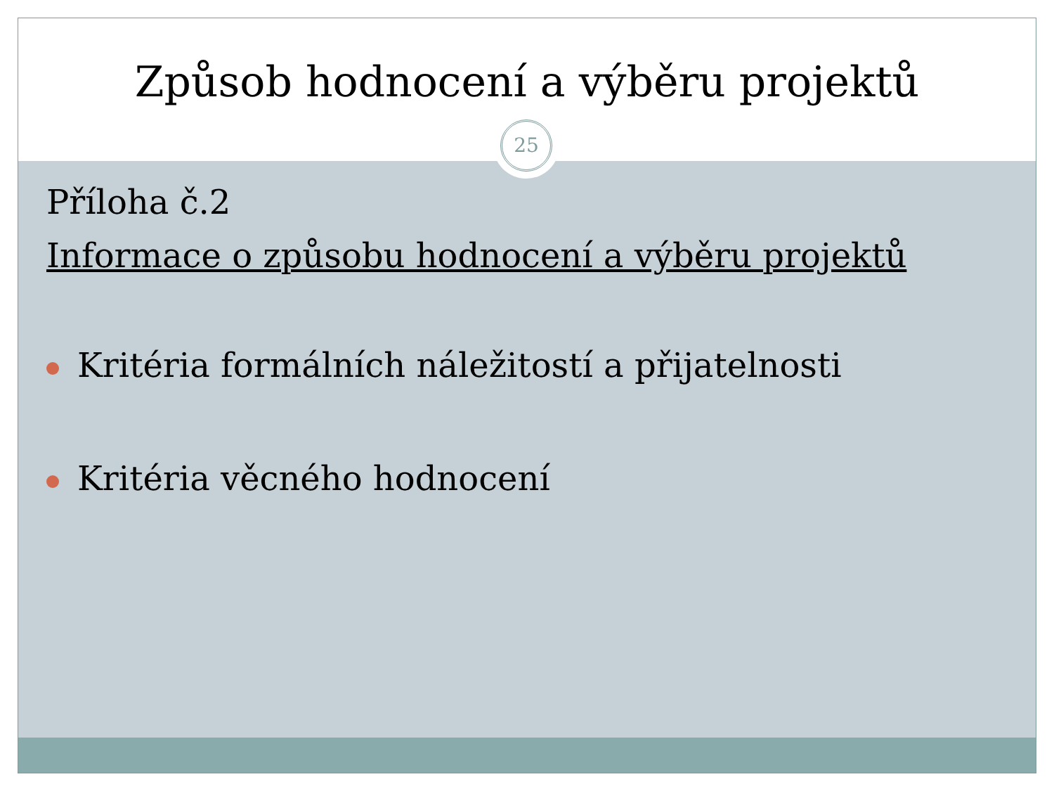Způsob hodnocení a výběru projektů
25
Příloha č.2
Informace o způsobu hodnocení a výběru projektů
Kritéria formálních náležitostí a přijatelnosti
Kritéria věcného hodnocení